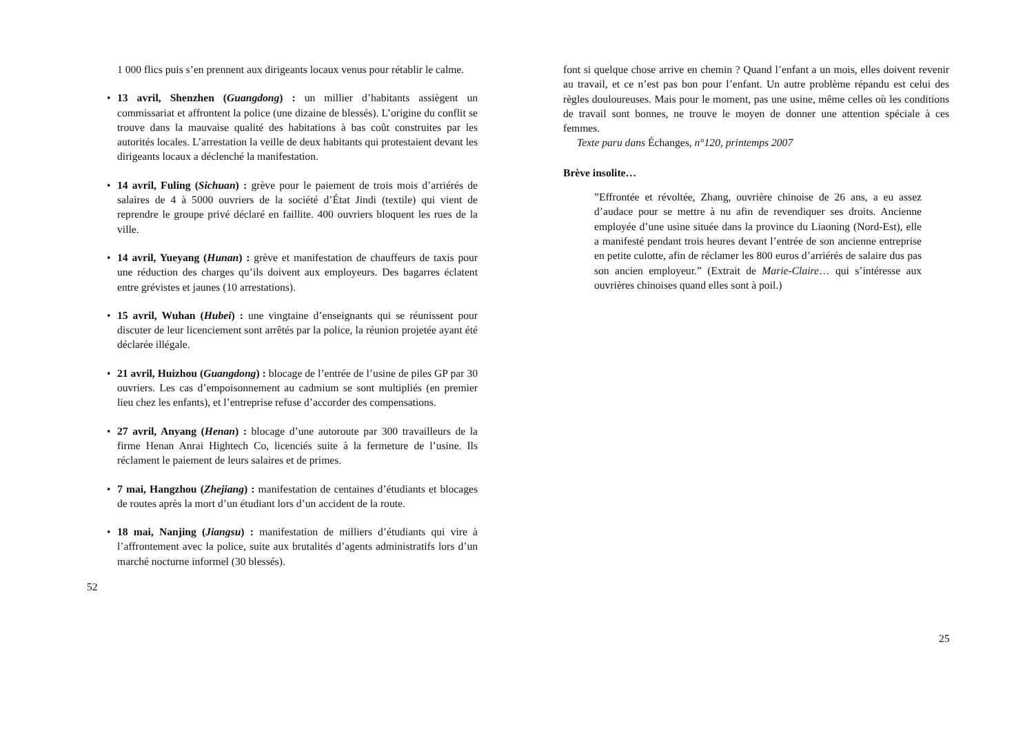1 000 flics puis s’en prennent aux dirigeants locaux venus pour rétablir le calme.
• 13 avril, Shenzhen (Guangdong) : un millier d’habitants assiègent un commissariat et affrontent la police (une dizaine de blessés). L’origine du conflit se trouve dans la mauvaise qualité des habitations à bas coût construites par les autorités locales. L’arrestation la veille de deux habitants qui protestaient devant les dirigeants locaux a déclenché la manifestation.
• 14 avril, Fuling (Sichuan) : grève pour le paiement de trois mois d’arriérés de salaires de 4 à 5000 ouvriers de la société d’État Jindi (textile) qui vient de reprendre le groupe privé déclaré en faillite. 400 ouvriers bloquent les rues de la ville.
• 14 avril, Yueyang (Hunan) : grève et manifestation de chauffeurs de taxis pour une réduction des charges qu’ils doivent aux employeurs. Des bagarres éclatent entre grévistes et jaunes (10 arrestations).
• 15 avril, Wuhan (Hubei) : une vingtaine d’enseignants qui se réunissent pour discuter de leur licenciement sont arrêtés par la police, la réunion projetée ayant été déclarée illégale.
• 21 avril, Huizhou (Guangdong) : blocage de l’entrée de l’usine de piles GP par 30 ouvriers. Les cas d’empoisonnement au cadmium se sont multipliés (en premier lieu chez les enfants), et l’entreprise refuse d’accorder des compensations.
• 27 avril, Anyang (Henan) : blocage d’une autoroute par 300 travailleurs de la firme Henan Anrai Hightech Co, licenciés suite à la fermeture de l’usine. Ils réclament le paiement de leurs salaires et de primes.
• 7 mai, Hangzhou (Zhejiang) : manifestation de centaines d’étudiants et blocages de routes après la mort d’un étudiant lors d’un accident de la route.
• 18 mai, Nanjing (Jiangsu) : manifestation de milliers d’étudiants qui vire à l’affrontement avec la police, suite aux brutalités d’agents administratifs lors d’un marché nocturne informel (30 blessés).
52
font si quelque chose arrive en chemin ? Quand l’enfant a un mois, elles doivent revenir au travail, et ce n’est pas bon pour l’enfant. Un autre problème répandu est celui des règles douloureuses. Mais pour le moment, pas une usine, même celles où les conditions de travail sont bonnes, ne trouve le moyen de donner une attention spéciale à ces femmes.
Texte paru dans Échanges, n°120, printemps 2007
Brève insolite…
”Effrontée et révoltée, Zhang, ouvrière chinoise de 26 ans, a eu assez d’audace pour se mettre à nu afin de revendiquer ses droits. Ancienne employée d’une usine située dans la province du Liaoning (Nord-Est), elle a manifesté pendant trois heures devant l’entrée de son ancienne entreprise en petite culotte, afin de réclamer les 800 euros d’arriérés de salaire dus pas son ancien employeur.” (Extrait de Marie-Claire… qui s’intéresse aux ouvrières chinoises quand elles sont à poil.)
25